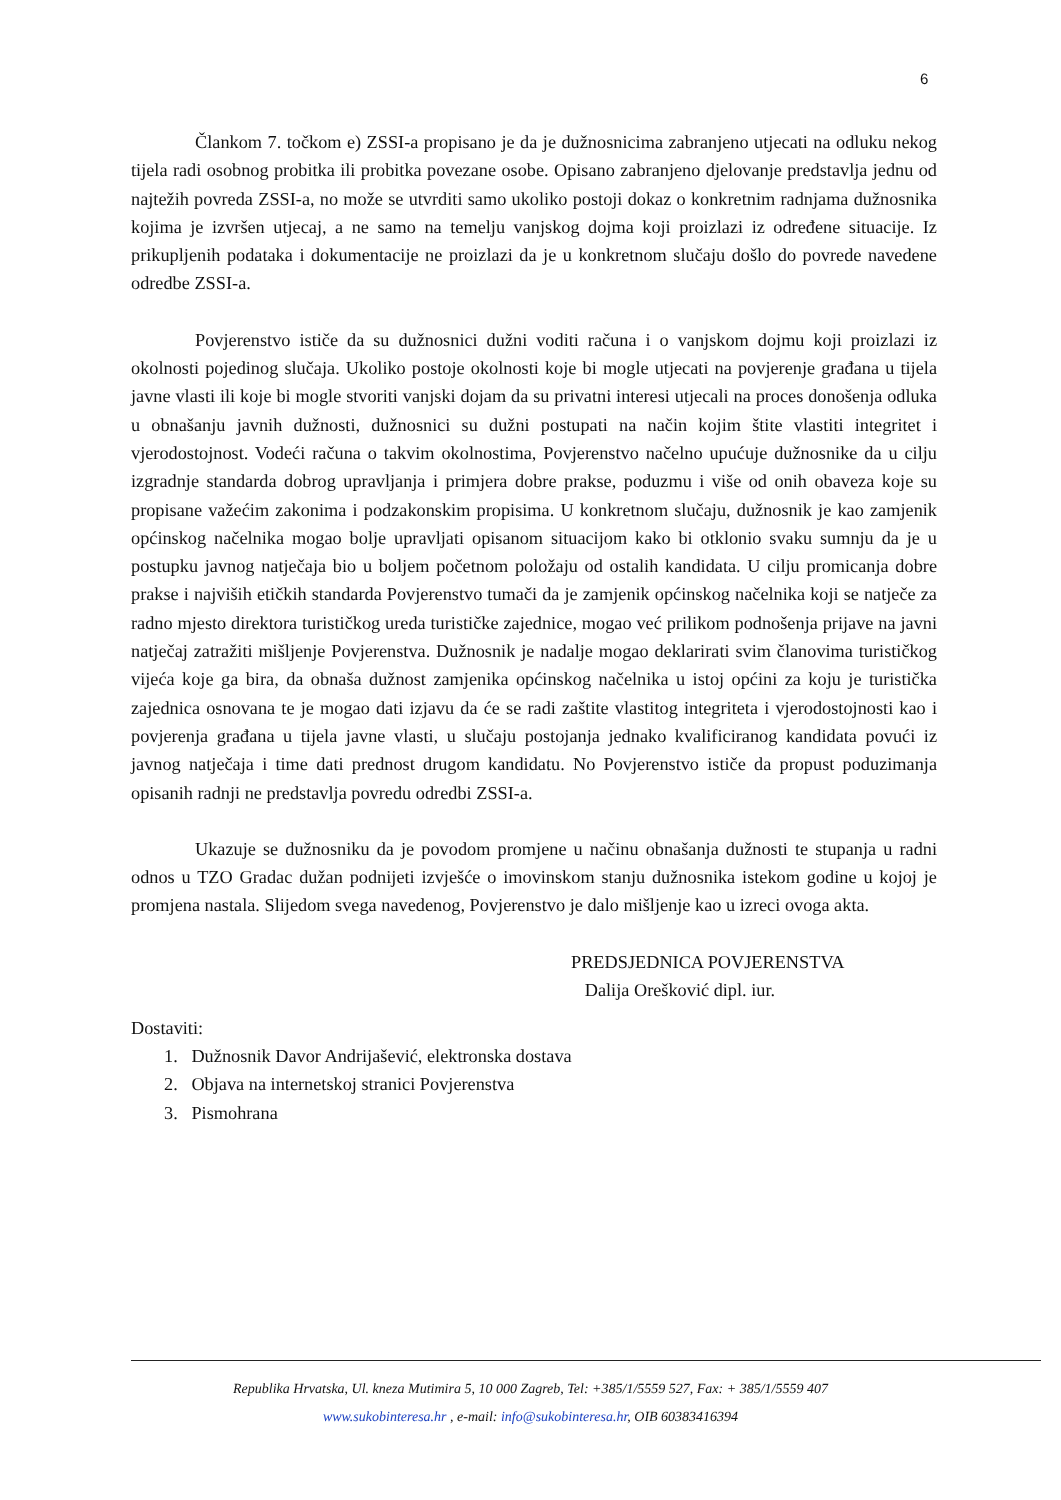6
Člankom 7. točkom e) ZSSI-a propisano je da je dužnosnicima zabranjeno utjecati na odluku nekog tijela radi osobnog probitka ili probitka povezane osobe. Opisano zabranjeno djelovanje predstavlja jednu od najtežih povreda ZSSI-a, no može se utvrditi samo ukoliko postoji dokaz o konkretnim radnjama dužnosnika kojima je izvršen utjecaj, a ne samo na temelju vanjskog dojma koji proizlazi iz određene situacije. Iz prikupljenih podataka i dokumentacije ne proizlazi da je u konkretnom slučaju došlo do povrede navedene odredbe ZSSI-a.
Povjerenstvo ističe da su dužnosnici dužni voditi računa i o vanjskom dojmu koji proizlazi iz okolnosti pojedinog slučaja. Ukoliko postoje okolnosti koje bi mogle utjecati na povjerenje građana u tijela javne vlasti ili koje bi mogle stvoriti vanjski dojam da su privatni interesi utjecali na proces donošenja odluka u obnašanju javnih dužnosti, dužnosnici su dužni postupati na način kojim štite vlastiti integritet i vjerodostojnost. Vodeći računa o takvim okolnostima, Povjerenstvo načelno upućuje dužnosnike da u cilju izgradnje standarda dobrog upravljanja i primjera dobre prakse, poduzmu i više od onih obaveza koje su propisane važećim zakonima i podzakonskim propisima. U konkretnom slučaju, dužnosnik je kao zamjenik općinskog načelnika mogao bolje upravljati opisanom situacijom kako bi otklonio svaku sumnju da je u postupku javnog natječaja bio u boljem početnom položaju od ostalih kandidata. U cilju promicanja dobre prakse i najviših etičkih standarda Povjerenstvo tumači da je zamjenik općinskog načelnika koji se natječe za radno mjesto direktora turističkog ureda turističke zajednice, mogao već prilikom podnošenja prijave na javni natječaj zatražiti mišljenje Povjerenstva. Dužnosnik je nadalje mogao deklarirati svim članovima turističkog vijeća koje ga bira, da obnaša dužnost zamjenika općinskog načelnika u istoj općini za koju je turistička zajednica osnovana te je mogao dati izjavu da će se radi zaštite vlastitog integriteta i vjerodostojnosti kao i povjerenja građana u tijela javne vlasti, u slučaju postojanja jednako kvalificiranog kandidata povući iz javnog natječaja i time dati prednost drugom kandidatu. No Povjerenstvo ističe da propust poduzimanja opisanih radnji ne predstavlja povredu odredbi ZSSI-a.
Ukazuje se dužnosniku da je povodom promjene u načinu obnašanja dužnosti te stupanja u radni odnos u TZO Gradac dužan podnijeti izvješće o imovinskom stanju dužnosnika istekom godine u kojoj je promjena nastala. Slijedom svega navedenog, Povjerenstvo je dalo mišljenje kao u izreci ovoga akta.
PREDSJEDNICA POVJERENSTVA
Dalija Orešković dipl. iur.
Dostaviti:
1. Dužnosnik Davor Andrijašević, elektronska dostava
2. Objava na internetskoj stranici Povjerenstva
3. Pismohrana
Republika Hrvatska, Ul. kneza Mutimira 5, 10 000 Zagreb, Tel: +385/1/5559 527, Fax: + 385/1/5559 407
www.sukobinteresa.hr , e-mail: info@sukobinteresa.hr, OIB 60383416394